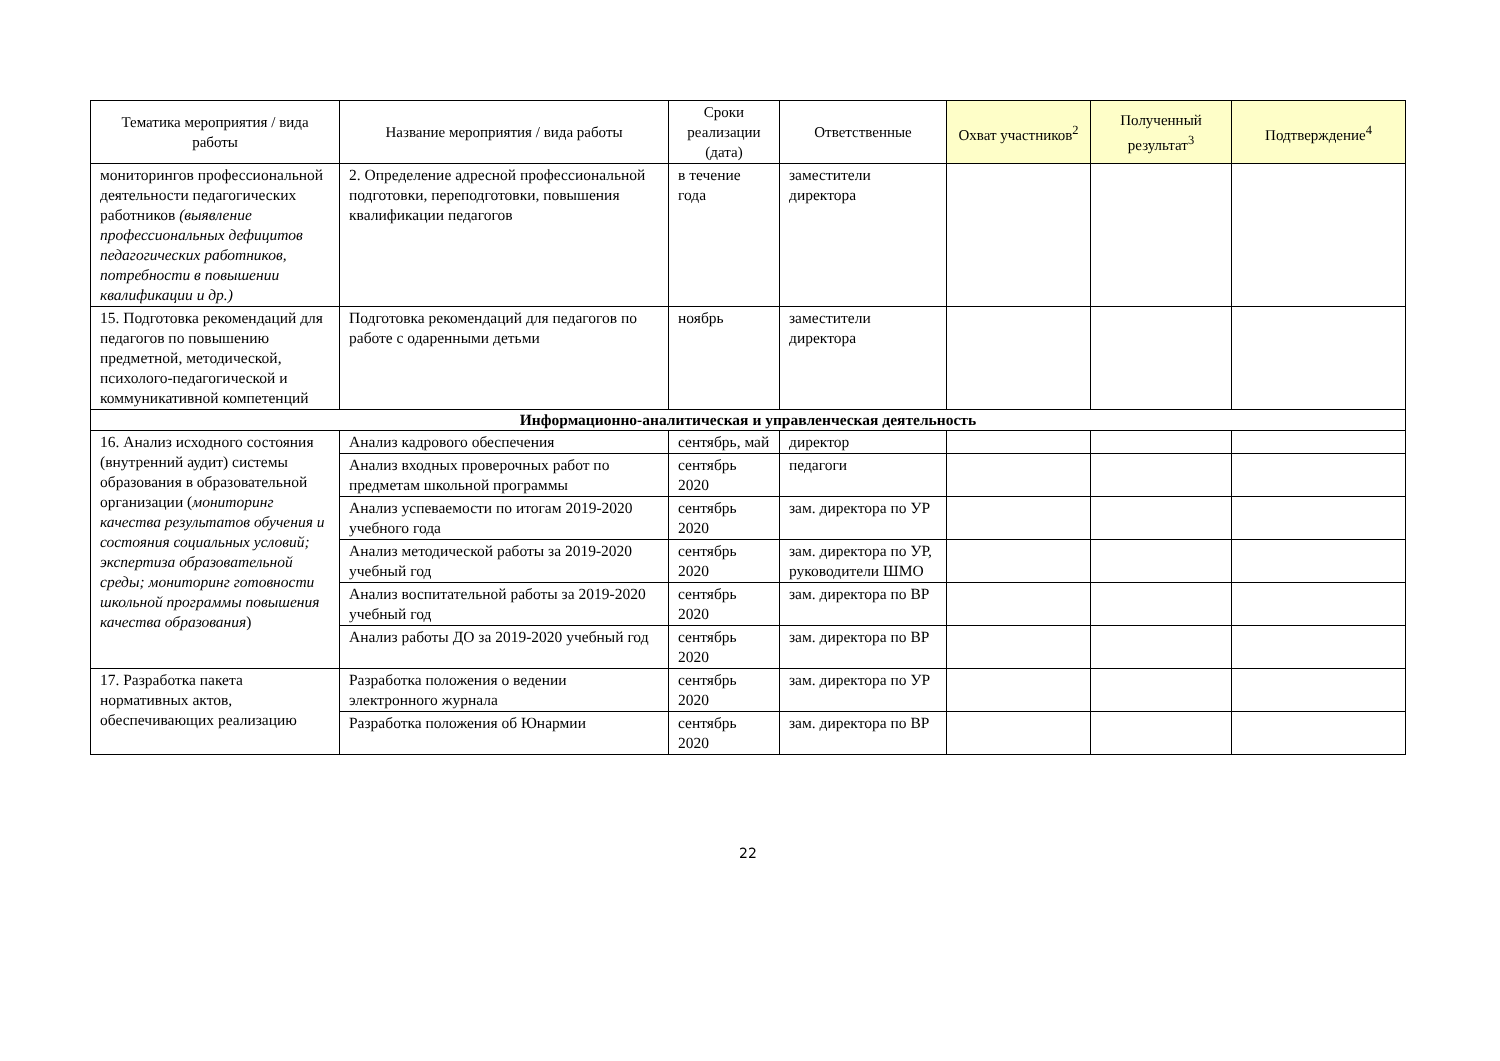| Тематика мероприятия / вида работы | Название мероприятия / вида работы | Сроки реализации (дата) | Ответственные | Охват участников<sup>2</sup> | Полученный результат<sup>3</sup> | Подтверждение<sup>4</sup> |
| --- | --- | --- | --- | --- | --- | --- |
| мониторингов профессиональной деятельности педагогических работников (выявление профессиональных дефицитов педагогических работников, потребности в повышении квалификации и др.) | 2. Определение адресной профессиональной подготовки, переподготовки, повышения квалификации педагогов | в течение года | заместители директора | | | |
| 15. Подготовка рекомендаций для педагогов по повышению предметной, методической, психолого-педагогической и коммуникативной компетенций | Подготовка рекомендаций для педагогов по работе с одаренными детьми | ноябрь | заместители директора | | | |
| Информационно-аналитическая и управленческая деятельность | | | | | | |
| 16. Анализ исходного состояния (внутренний аудит) системы образования в образовательной организации ( мониторинг качества результатов обучения и состояния социальных условий; экспертиза образовательной среды; мониторинг готовности школьной программы повышения качества образования ) | Анализ кадрового обеспечения | сентябрь, май | директор | | | |
| | Анализ входных проверочных работ по предметам школьной программы | сентябрь 2020 | педагоги | | | |
| | Анализ успеваемости по итогам 2019-2020 учебного года | сентябрь 2020 | зам. директора по УР | | | |
| | Анализ методической работы за 2019-2020 учебный год | сентябрь 2020 | зам. директора по УР, руководители ШМО | | | |
| | Анализ воспитательной работы за 2019-2020 учебный год | сентябрь 2020 | зам. директора по ВР | | | |
| | Анализ работы ДО за 2019-2020 учебный год | сентябрь 2020 | зам. директора по ВР | | | |
| 17. Разработка пакета нормативных актов, обеспечивающих реализацию | Разработка положения о ведении электронного журнала | сентябрь 2020 | зам. директора по УР | | | |
| | Разработка положения об Юнармии | сентябрь 2020 | зам. директора по ВР | | | |
22